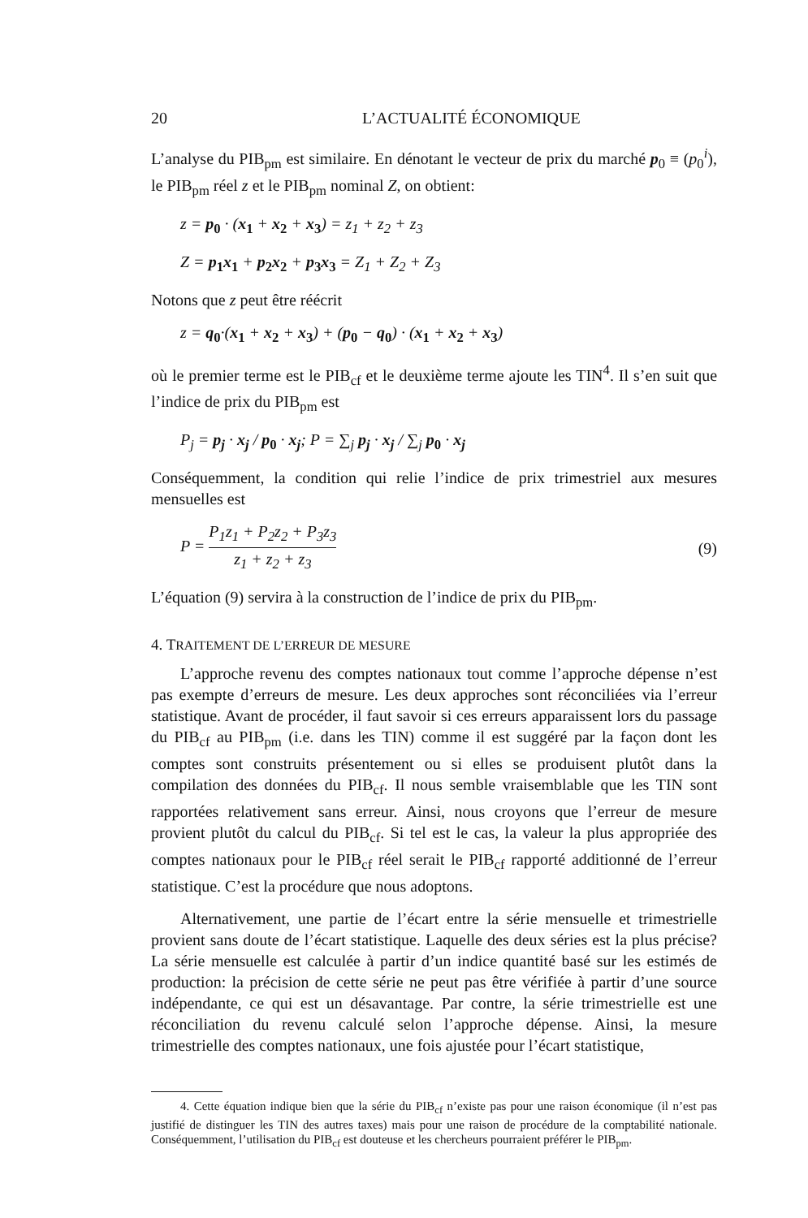20 L’ACTUALITÉ ÉCONOMIQUE
L’analyse du PIB<sub>pm</sub> est similaire. En dénotant le vecteur de prix du marché p<sub>0</sub> ≡ (p<sub>0</sub><sup>i</sup>), le PIB<sub>pm</sub> réel z et le PIB<sub>pm</sub> nominal Z, on obtient:
z = p<sub>0</sub> · (x<sub>1</sub> + x<sub>2</sub> + x<sub>3</sub>) = z<sub>1</sub> + z<sub>2</sub> + z<sub>3</sub>
Z = p<sub>1</sub>x<sub>1</sub> + p<sub>2</sub>x<sub>2</sub> + p<sub>3</sub>x<sub>3</sub> = Z<sub>1</sub> + Z<sub>2</sub> + Z<sub>3</sub>
Notons que z peut être réécrit
z = q<sub>0</sub>·(x<sub>1</sub> + x<sub>2</sub> + x<sub>3</sub>) + (p<sub>0</sub> − q<sub>0</sub>) · (x<sub>1</sub> + x<sub>2</sub> + x<sub>3</sub>)
où le premier terme est le PIB<sub>cf</sub> et le deuxième terme ajoute les TIN<sup>4</sup>. Il s’en suit que l’indice de prix du PIB<sub>pm</sub> est
P<sub>j</sub> = p<sub>j</sub> · x<sub>j</sub> / p<sub>0</sub> · x<sub>j</sub>; P = ∑<sub>j</sub> p<sub>j</sub> · x<sub>j</sub> / ∑<sub>j</sub> p<sub>0</sub> · x<sub>j</sub>
Conséquemment, la condition qui relie l’indice de prix trimestriel aux mesures mensuelles est
P = P<sub>1</sub>z<sub>1</sub> + P<sub>2</sub>z<sub>2</sub> + P<sub>3</sub>z<sub>3</sub> z<sub>1</sub> + z<sub>2</sub> + z<sub>3</sub> (9)
L’équation (9) servira à la construction de l’indice de prix du PIB<sub>pm</sub>.
4. TRAITEMENT DE L’ERREUR DE MESURE
L’approche revenu des comptes nationaux tout comme l’approche dépense n’est pas exempte d’erreurs de mesure. Les deux approches sont réconciliées via l’erreur statistique. Avant de procéder, il faut savoir si ces erreurs apparaissent lors du passage du PIB<sub>cf</sub> au PIB<sub>pm</sub> (i.e. dans les TIN) comme il est suggéré par la façon dont les comptes sont construits présentement ou si elles se produisent plutôt dans la compilation des données du PIB<sub>cf</sub>. Il nous semble vraisemblable que les TIN sont rapportées relativement sans erreur. Ainsi, nous croyons que l’erreur de mesure provient plutôt du calcul du PIB<sub>cf</sub>. Si tel est le cas, la valeur la plus appropriée des comptes nationaux pour le PIB<sub>cf</sub> réel serait le PIB<sub>cf</sub> rapporté additionné de l’erreur statistique. C’est la procédure que nous adoptons.
Alternativement, une partie de l’écart entre la série mensuelle et trimestrielle provient sans doute de l’écart statistique. Laquelle des deux séries est la plus précise? La série mensuelle est calculée à partir d’un indice quantité basé sur les estimés de production: la précision de cette série ne peut pas être vérifiée à partir d’une source indépendante, ce qui est un désavantage. Par contre, la série trimestrielle est une réconciliation du revenu calculé selon l’approche dépense. Ainsi, la mesure trimestrielle des comptes nationaux, une fois ajustée pour l’écart statistique,
4. Cette équation indique bien que la série du PIB<sub>cf</sub> n’existe pas pour une raison économique (il n’est pas justifié de distinguer les TIN des autres taxes) mais pour une raison de procédure de la comptabilité nationale. Conséquemment, l’utilisation du PIB<sub>cf</sub> est douteuse et les chercheurs pourraient préférer le PIB<sub>pm</sub>.